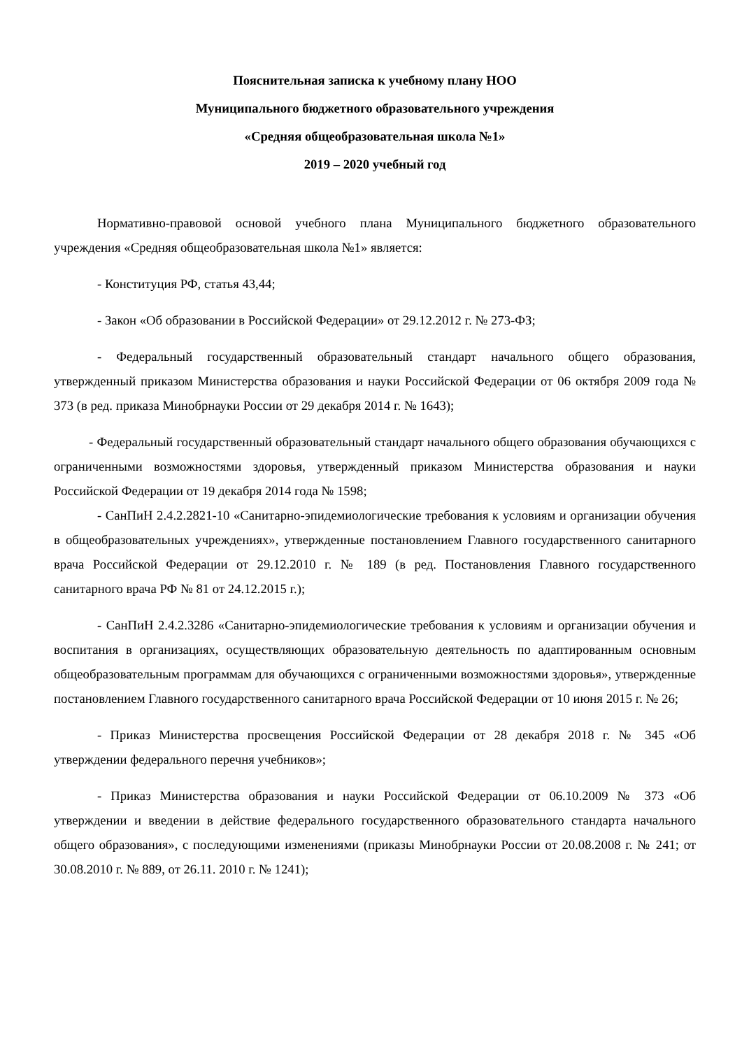Пояснительная записка к учебному плану НОО
Муниципального бюджетного образовательного учреждения
«Средняя общеобразовательная школа №1»
2019 – 2020 учебный год
Нормативно-правовой основой учебного плана Муниципального бюджетного образовательного учреждения «Средняя общеобразовательная школа №1» является:
- Конституция РФ, статья 43,44;
- Закон «Об образовании в Российской Федерации» от 29.12.2012 г. № 273-ФЗ;
- Федеральный государственный образовательный стандарт начального общего образования, утвержденный приказом Министерства образования и науки Российской Федерации от 06 октября 2009 года № 373 (в ред. приказа Минобрнауки России от 29 декабря 2014 г. № 1643);
- Федеральный государственный образовательный стандарт начального общего образования обучающихся с ограниченными возможностями здоровья, утвержденный приказом Министерства образования и науки Российской Федерации от 19 декабря 2014 года № 1598;
- СанПиН 2.4.2.2821-10 «Санитарно-эпидемиологические требования к условиям и организации обучения в общеобразовательных учреждениях», утвержденные постановлением Главного государственного санитарного врача Российской Федерации от 29.12.2010 г. № 189 (в ред. Постановления Главного государственного санитарного врача РФ № 81 от 24.12.2015 г.);
- СанПиН 2.4.2.3286 «Санитарно-эпидемиологические требования к условиям и организации обучения и воспитания в организациях, осуществляющих образовательную деятельность по адаптированным основным общеобразовательным программам для обучающихся с ограниченными возможностями здоровья», утвержденные постановлением Главного государственного санитарного врача Российской Федерации от 10 июня 2015 г. № 26;
- Приказ Министерства просвещения Российской Федерации от 28 декабря 2018 г. № 345 «Об утверждении федерального перечня учебников»;
- Приказ Министерства образования и науки Российской Федерации от 06.10.2009 № 373 «Об утверждении и введении в действие федерального государственного образовательного стандарта начального общего образования», с последующими изменениями (приказы Минобрнауки России от 20.08.2008 г. № 241; от 30.08.2010 г. № 889, от 26.11. 2010 г. № 1241);